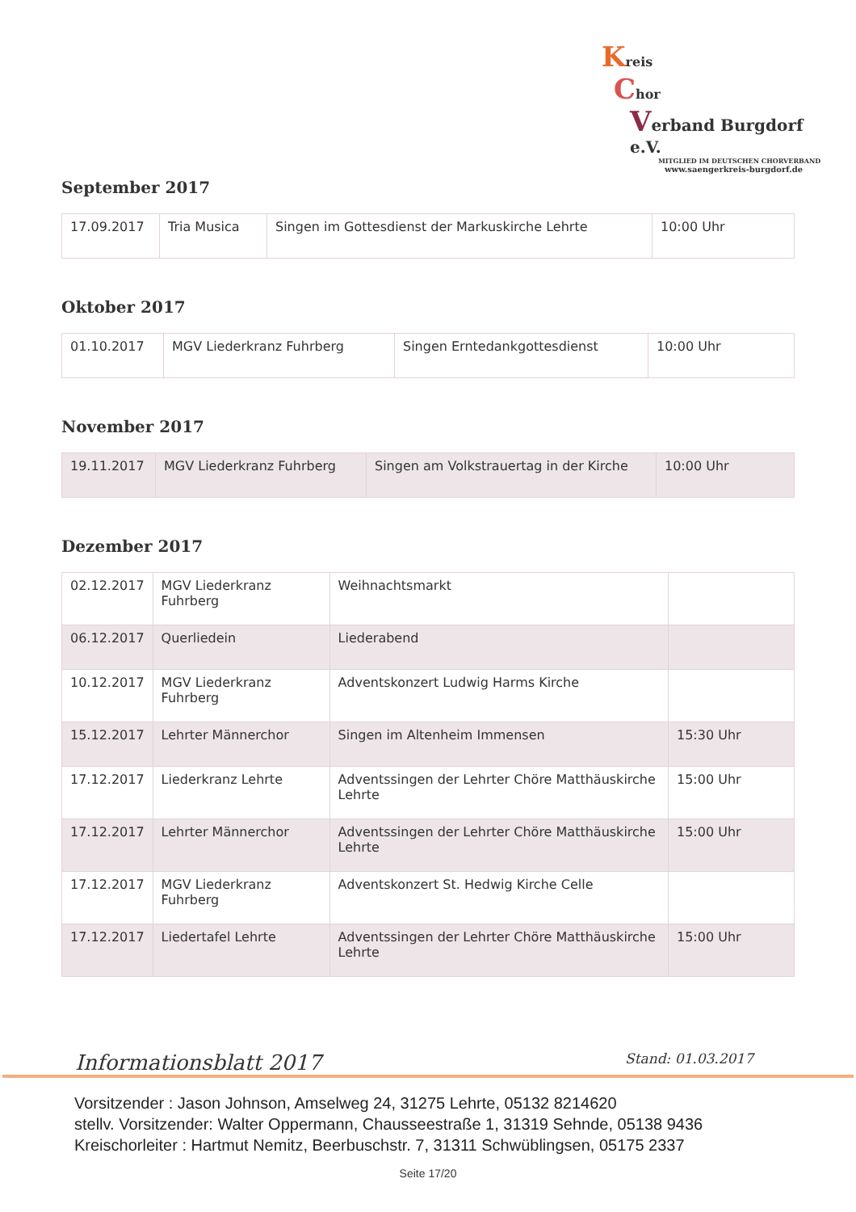Kreis
Chor
Verband Burgdorf e.V.
MITGLIED IM DEUTSCHEN CHORVERBAND
www.saengerkreis-burgdorf.de
September 2017
| 17.09.2017 | Tria Musica | Singen im Gottesdienst der Markuskirche Lehrte | 10:00 Uhr |
Oktober 2017
| 01.10.2017 | MGV Liederkranz Fuhrberg | Singen Erntedankgottesdienst | 10:00 Uhr |
November 2017
| 19.11.2017 | MGV Liederkranz Fuhrberg | Singen am Volkstrauertag in der Kirche | 10:00 Uhr |
Dezember 2017
| 02.12.2017 | MGV Liederkranz Fuhrberg | Weihnachtsmarkt | |
| 06.12.2017 | Querliedein | Liederabend | |
| 10.12.2017 | MGV Liederkranz Fuhrberg | Adventskonzert Ludwig Harms Kirche | |
| 15.12.2017 | Lehrter Männerchor | Singen im Altenheim Immensen | 15:30 Uhr |
| 17.12.2017 | Liederkranz Lehrte | Adventssingen der Lehrter Chöre Matthäuskirche Lehrte | 15:00 Uhr |
| 17.12.2017 | Lehrter Männerchor | Adventssingen der Lehrter Chöre Matthäuskirche Lehrte | 15:00 Uhr |
| 17.12.2017 | MGV Liederkranz Fuhrberg | Adventskonzert St. Hedwig Kirche Celle | |
| 17.12.2017 | Liedertafel Lehrte | Adventssingen der Lehrter Chöre Matthäuskirche Lehrte | 15:00 Uhr |
Informationsblatt 2017 Stand: 01.03.2017
Vorsitzender : Jason Johnson, Amselweg 24, 31275 Lehrte, 05132 8214620
stellv. Vorsitzender: Walter Oppermann, Chausseestraße 1, 31319 Sehnde, 05138 9436
Kreischorleiter : Hartmut Nemitz, Beerbuschstr. 7, 31311 Schwüblingsen, 05175 2337
Seite 17/20